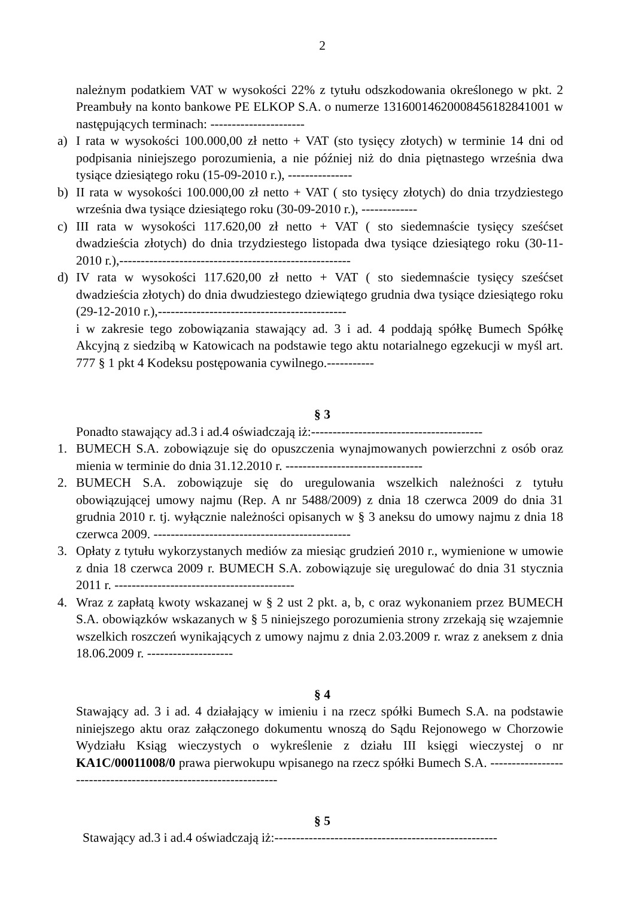2
należnym podatkiem VAT w wysokości 22% z tytułu odszkodowania określonego w pkt. 2 Preambuły na konto bankowe PE ELKOP S.A. o numerze 13160014620008456182841001 w następujących terminach: ----------------------
a) I rata w wysokości 100.000,00 zł netto + VAT (sto tysięcy złotych) w terminie 14 dni od podpisania niniejszego porozumienia, a nie później niż do dnia piętnastego września dwa tysiące dziesiątego roku (15-09-2010 r.), ---------------
b) II rata w wysokości 100.000,00 zł netto + VAT ( sto tysięcy złotych) do dnia trzydziestego września dwa tysiące dziesiątego roku (30-09-2010 r.), -------------
c) III rata w wysokości 117.620,00 zł netto + VAT ( sto siedemnaście tysięcy sześćset dwadzieścia złotych) do dnia trzydziestego listopada dwa tysiące dziesiątego roku (30-11-2010 r.),------------------------------------------------------
d) IV rata w wysokości 117.620,00 zł netto + VAT ( sto siedemnaście tysięcy sześćset dwadzieścia złotych) do dnia dwudziestego dziewiątego grudnia dwa tysiące dziesiątego roku (29-12-2010 r.),--------------------------------------------
i w zakresie tego zobowiązania stawający ad. 3 i ad. 4 poddają spółkę Bumech Spółkę Akcyjną z siedzibą w Katowicach na podstawie tego aktu notarialnego egzekucji w myśl art. 777 § 1 pkt 4 Kodeksu postępowania cywilnego.-----------
§ 3
Ponadto stawający ad.3 i ad.4 oświadczają iż:----------------------------------------
1. BUMECH S.A. zobowiązuje się do opuszczenia wynajmowanych powierzchni z osób oraz mienia w terminie do dnia 31.12.2010 r. --------------------------------
2. BUMECH S.A. zobowiązuje się do uregulowania wszelkich należności z tytułu obowiązującej umowy najmu (Rep. A nr 5488/2009) z dnia 18 czerwca 2009 do dnia 31 grudnia 2010 r. tj. wyłącznie należności opisanych w § 3 aneksu do umowy najmu z dnia 18 czerwca 2009. ----------------------------------------------
3. Opłaty z tytułu wykorzystanych mediów za miesiąc grudzień 2010 r., wymienione w umowie z dnia 18 czerwca 2009 r. BUMECH S.A. zobowiązuje się uregulować do dnia 31 stycznia 2011 r. ------------------------------------------
4. Wraz z zapłatą kwoty wskazanej w § 2 ust 2 pkt. a, b, c oraz wykonaniem przez BUMECH S.A. obowiązków wskazanych w § 5 niniejszego porozumienia strony zrzekają się wzajemnie wszelkich roszczeń wynikających z umowy najmu z dnia 2.03.2009 r. wraz z aneksem z dnia 18.06.2009 r. --------------------
§ 4
Stawający ad. 3 i ad. 4 działający w imieniu i na rzecz spółki Bumech S.A. na podstawie niniejszego aktu oraz załączonego dokumentu wnoszą do Sądu Rejonowego w Chorzowie Wydziału Ksiąg wieczystych o wykreślenie z działu III księgi wieczystej o nr KA1C/00011008/0 prawa pierwokupu wpisanego na rzecz spółki Bumech S.A. ----------------------------------------------------------------
§ 5
Stawający ad.3 i ad.4 oświadczają iż:----------------------------------------------------